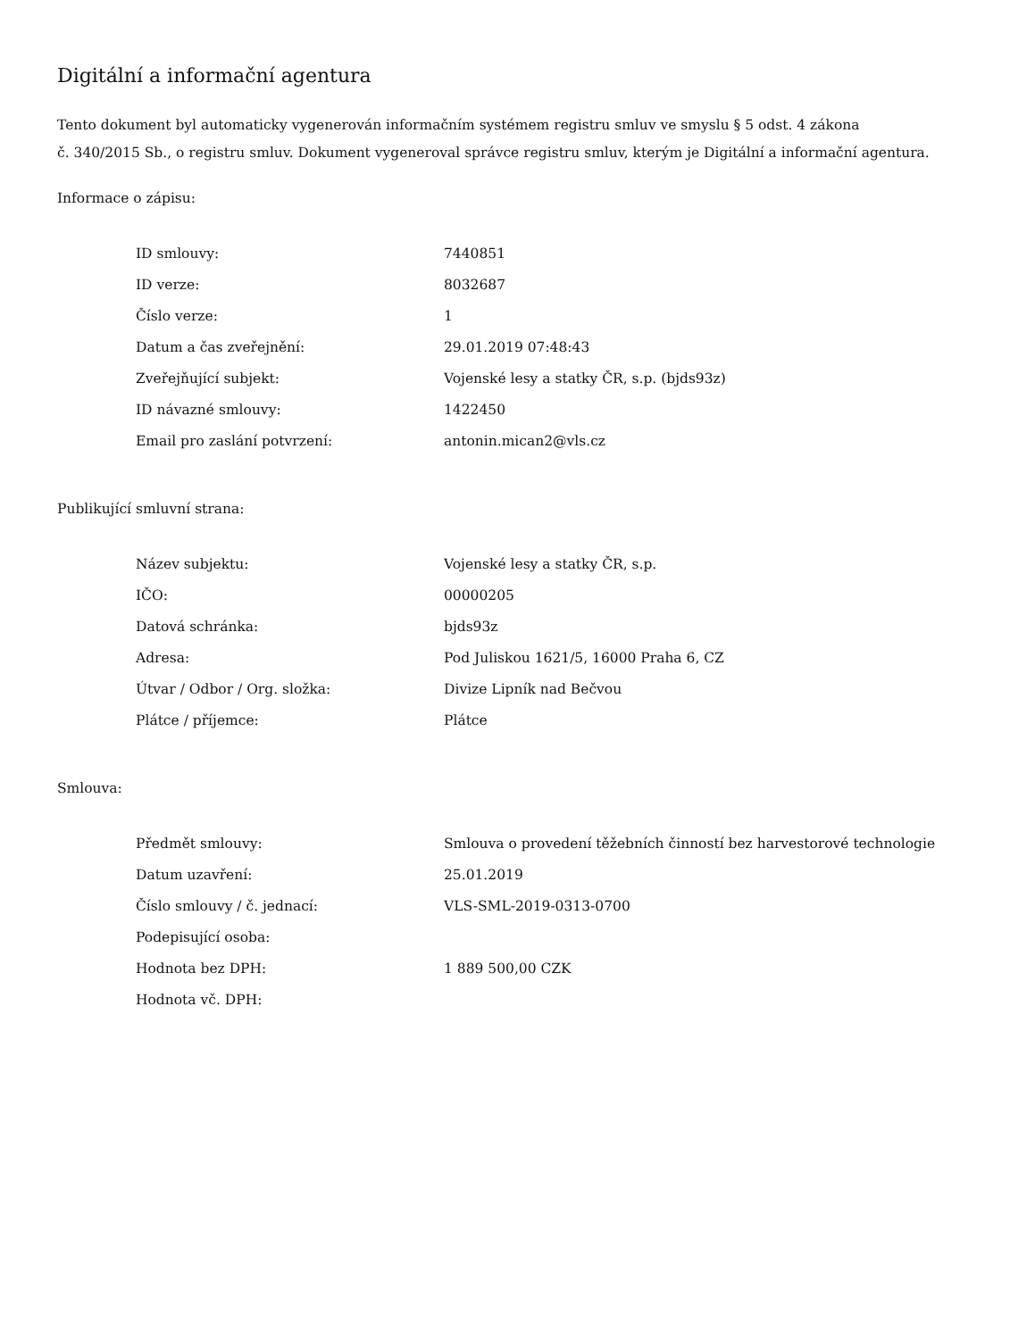Digitální a informační agentura
Tento dokument byl automaticky vygenerován informačním systémem registru smluv ve smyslu § 5 odst. 4 zákona
č. 340/2015 Sb., o registru smluv. Dokument vygeneroval správce registru smluv, kterým je Digitální a informační agentura.
Informace o zápisu:
| ID smlouvy: | 7440851 |
| ID verze: | 8032687 |
| Číslo verze: | 1 |
| Datum a čas zveřejnění: | 29.01.2019 07:48:43 |
| Zveřejňující subjekt: | Vojenské lesy a statky ČR, s.p. (bjds93z) |
| ID návazné smlouvy: | 1422450 |
| Email pro zaslání potvrzení: | antonin.mican2@vls.cz |
Publikující smluvní strana:
| Název subjektu: | Vojenské lesy a statky ČR, s.p. |
| IČO: | 00000205 |
| Datová schránka: | bjds93z |
| Adresa: | Pod Juliskou 1621/5, 16000 Praha 6, CZ |
| Útvar / Odbor / Org. složka: | Divize Lipník nad Bečvou |
| Plátce / příjemce: | Plátce |
Smlouva:
| Předmět smlouvy: | Smlouva o provedení těžebních činností bez harvestorové technologie |
| Datum uzavření: | 25.01.2019 |
| Číslo smlouvy / č. jednací: | VLS-SML-2019-0313-0700 |
| Podepisující osoba: | |
| Hodnota bez DPH: | 1 889 500,00 CZK |
| Hodnota vč. DPH: | |